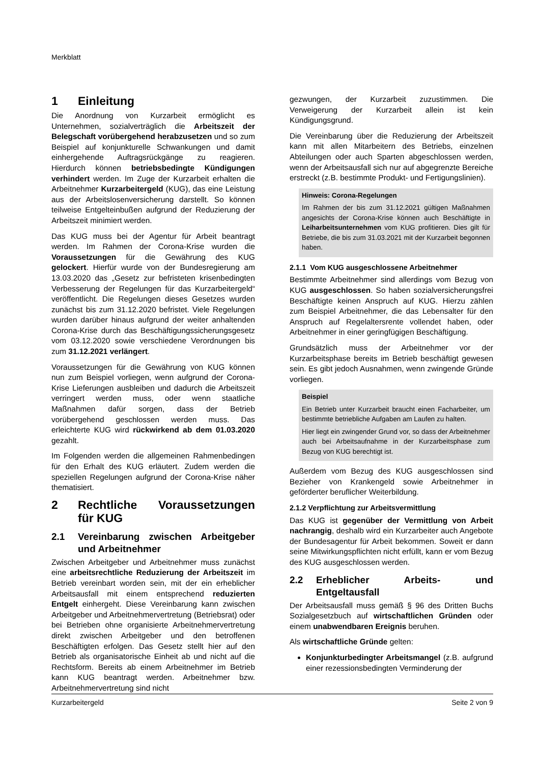Merkblatt
1 Einleitung
Die Anordnung von Kurzarbeit ermöglicht es Unternehmen, sozialverträglich die Arbeitszeit der Belegschaft vorübergehend herabzusetzen und so zum Beispiel auf konjunkturelle Schwankungen und damit einhergehende Auftragsrückgänge zu reagieren. Hierdurch können betriebsbedingte Kündigungen verhindert werden. Im Zuge der Kurzarbeit erhalten die Arbeitnehmer Kurzarbeitergeld (KUG), das eine Leistung aus der Arbeitslosenversicherung darstellt. So können teilweise Entgelteinbußen aufgrund der Reduzierung der Arbeitszeit minimiert werden.
Das KUG muss bei der Agentur für Arbeit beantragt werden. Im Rahmen der Corona-Krise wurden die Voraussetzungen für die Gewährung des KUG gelockert. Hierfür wurde von der Bundesregierung am 13.03.2020 das „Gesetz zur befristeten krisenbedingten Verbesserung der Regelungen für das Kurzarbeitergeld“ veröffentlicht. Die Regelungen dieses Gesetzes wurden zunächst bis zum 31.12.2020 befristet. Viele Regelungen wurden darüber hinaus aufgrund der weiter anhaltenden Corona-Krise durch das Beschäftigungssicherungsgesetz vom 03.12.2020 sowie verschiedene Verordnungen bis zum 31.12.2021 verlängert.
Voraussetzungen für die Gewährung von KUG können nun zum Beispiel vorliegen, wenn aufgrund der Corona-Krise Lieferungen ausbleiben und dadurch die Arbeitszeit verringert werden muss, oder wenn staatliche Maßnahmen dafür sorgen, dass der Betrieb vorübergehend geschlossen werden muss. Das erleichterte KUG wird rückwirkend ab dem 01.03.2020 gezahlt.
Im Folgenden werden die allgemeinen Rahmenbedingen für den Erhalt des KUG erläutert. Zudem werden die speziellen Regelungen aufgrund der Corona-Krise näher thematisiert.
2 Rechtliche Voraussetzungen für KUG
2.1 Vereinbarung zwischen Arbeitgeber und Arbeitnehmer
Zwischen Arbeitgeber und Arbeitnehmer muss zunächst eine arbeitsrechtliche Reduzierung der Arbeitszeit im Betrieb vereinbart worden sein, mit der ein erheblicher Arbeitsausfall mit einem entsprechend reduzierten Entgelt einhergeht. Diese Vereinbarung kann zwischen Arbeitgeber und Arbeitnehmervertretung (Betriebsrat) oder bei Betrieben ohne organisierte Arbeitnehmervertretung direkt zwischen Arbeitgeber und den betroffenen Beschäftigten erfolgen. Das Gesetz stellt hier auf den Betrieb als organisatorische Einheit ab und nicht auf die Rechtsform. Bereits ab einem Arbeitnehmer im Betrieb kann KUG beantragt werden. Arbeitnehmer bzw. Arbeitnehmervertretung sind nicht
gezwungen, der Kurzarbeit zuzustimmen. Die Verweigerung der Kurzarbeit allein ist kein Kündigungsgrund.
Die Vereinbarung über die Reduzierung der Arbeitszeit kann mit allen Mitarbeitern des Betriebs, einzelnen Abteilungen oder auch Sparten abgeschlossen werden, wenn der Arbeitsausfall sich nur auf abgegrenzte Bereiche erstreckt (z.B. bestimmte Produkt- und Fertigungslinien).
Hinweis: Corona-Regelungen
Im Rahmen der bis zum 31.12.2021 gültigen Maßnahmen angesichts der Corona-Krise können auch Beschäftigte in Leiharbeitsunternehmen vom KUG profitieren. Dies gilt für Betriebe, die bis zum 31.03.2021 mit der Kurzarbeit begonnen haben.
2.1.1 Vom KUG ausgeschlossene Arbeitnehmer
Bestimmte Arbeitnehmer sind allerdings vom Bezug von KUG ausgeschlossen. So haben sozialversicherungsfrei Beschäftigte keinen Anspruch auf KUG. Hierzu zählen zum Beispiel Arbeitnehmer, die das Lebensalter für den Anspruch auf Regelaltersrente vollendet haben, oder Arbeitnehmer in einer geringfügigen Beschäftigung.
Grundsätzlich muss der Arbeitnehmer vor der Kurzarbeitsphase bereits im Betrieb beschäftigt gewesen sein. Es gibt jedoch Ausnahmen, wenn zwingende Gründe vorliegen.
Beispiel
Ein Betrieb unter Kurzarbeit braucht einen Facharbeiter, um bestimmte betriebliche Aufgaben am Laufen zu halten.
Hier liegt ein zwingender Grund vor, so dass der Arbeitnehmer auch bei Arbeitsaufnahme in der Kurzarbeitsphase zum Bezug von KUG berechtigt ist.
Außerdem vom Bezug des KUG ausgeschlossen sind Bezieher von Krankengeld sowie Arbeitnehmer in geförderter beruflicher Weiterbildung.
2.1.2 Verpflichtung zur Arbeitsvermittlung
Das KUG ist gegenüber der Vermittlung von Arbeit nachrangig, deshalb wird ein Kurzarbeiter auch Angebote der Bundesagentur für Arbeit bekommen. Soweit er dann seine Mitwirkungspflichten nicht erfüllt, kann er vom Bezug des KUG ausgeschlossen werden.
2.2 Erheblicher Arbeits- und Entgeltausfall
Der Arbeitsausfall muss gemäß § 96 des Dritten Buchs Sozialgesetzbuch auf wirtschaftlichen Gründen oder einem unabwendbaren Ereignis beruhen.
Als wirtschaftliche Gründe gelten:
Konjunkturbedingter Arbeitsmangel (z.B. aufgrund einer rezessionsbedingten Verminderung der
Kurzarbeitergeld Seite 2 von 9